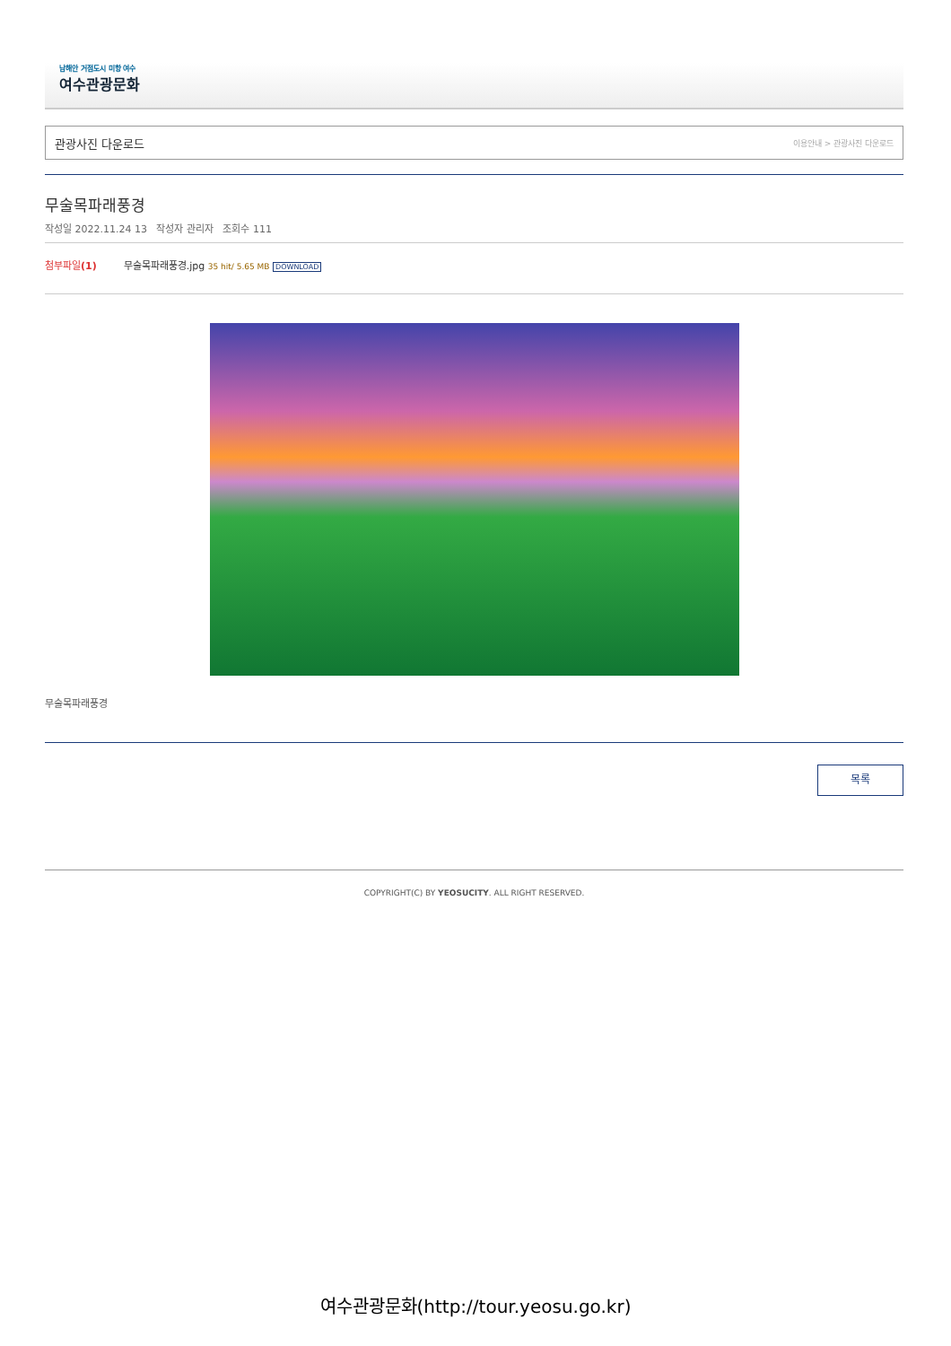남해안 거점도시 미항 여수
여수관광문화
관광사진 다운로드 이용안내 > 관광사진 다운로드
무술목파래풍경
작성일 2022.11.24 13 작성자 관리자 조회수 111
첨부파일(1) 무술목파래풍경.jpg 35 hit/ 5.65 MB DOWNLOAD
무술목파래풍경
목록
COPYRIGHT(C) BY YEOSUCITY. ALL RIGHT RESERVED.
여수관광문화(http://tour.yeosu.go.kr)